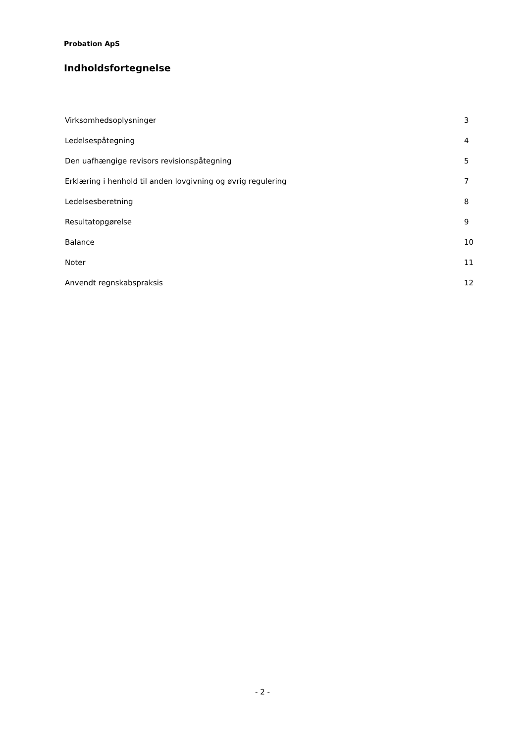Probation ApS
Indholdsfortegnelse
| Virksomhedsoplysninger | 3 |
| Ledelsespåtegning | 4 |
| Den uafhængige revisors revisionspåtegning | 5 |
| Erklæring i henhold til anden lovgivning og øvrig regulering | 7 |
| Ledelsesberetning | 8 |
| Resultatopgørelse | 9 |
| Balance | 10 |
| Noter | 11 |
| Anvendt regnskabspraksis | 12 |
- 2 -